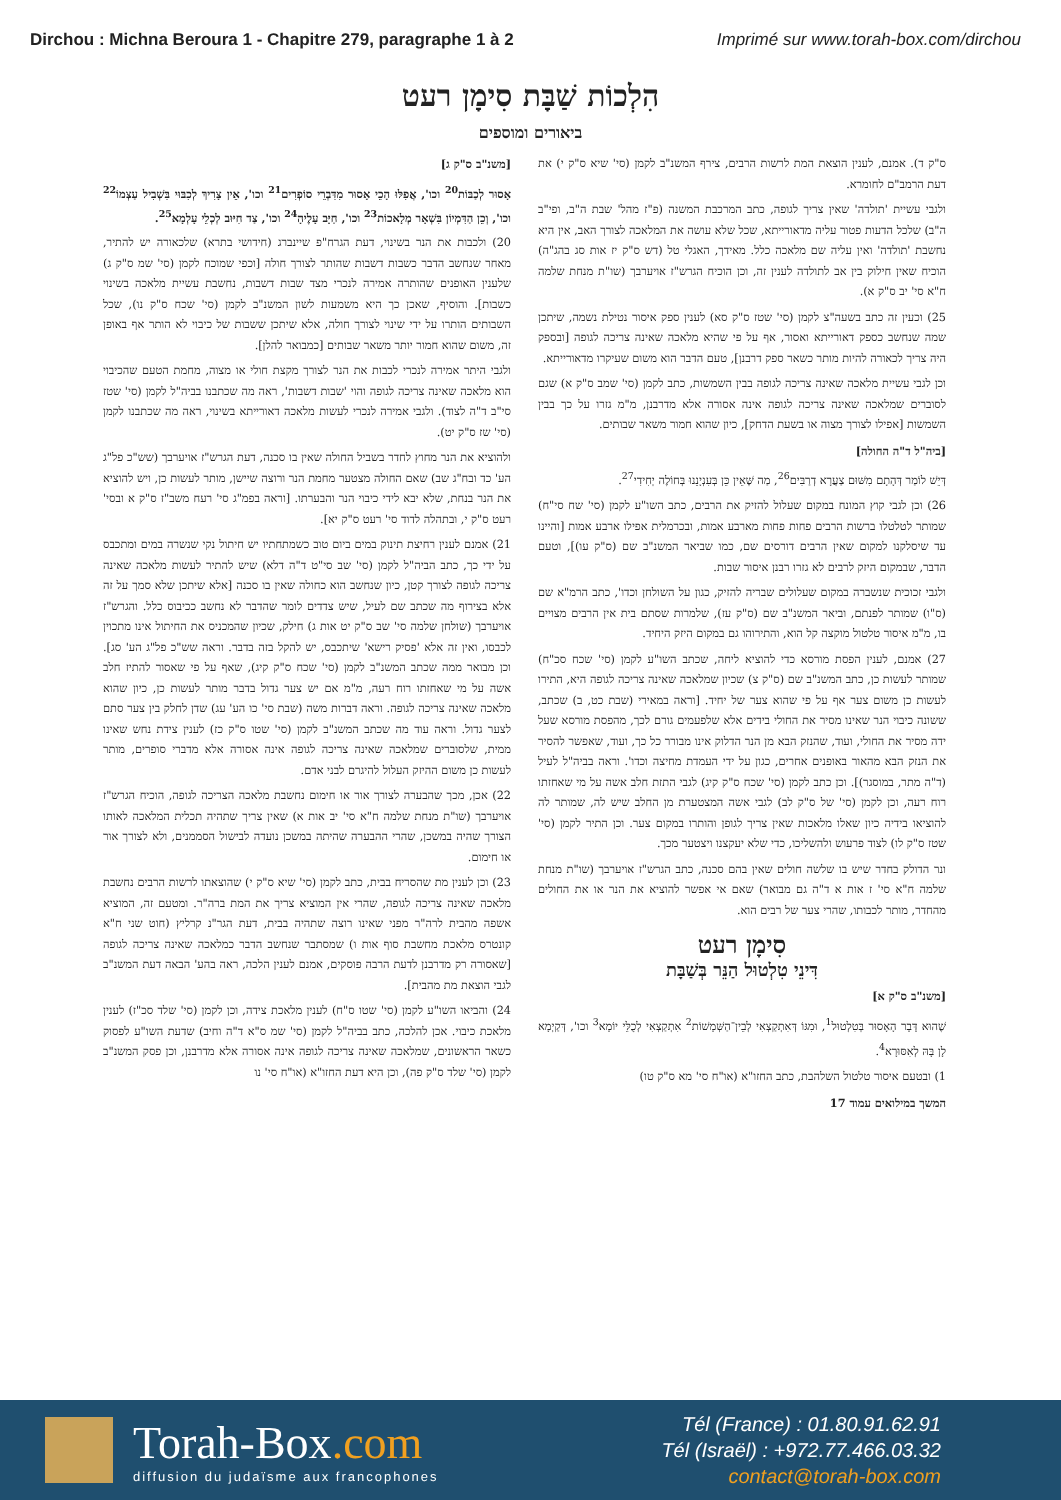Dirchou : Michna Beroura 1 - Chapitre 279, paragraphe 1 à 2
Imprimé sur www.torah-box.com/dirchou
הִלְכוֹת שַׁבָּת סִימָן רעט
ביאורים ומוספים
[משנ"ב ס"ק ג]
אָסוּר לְכַבּוֹת<sup>20</sup> וכו', אֲפִלּוּ הָכֵי אָסוּר מִדִּבְרֵי סוֹפְרִים<sup>21</sup> וכו', אֵין צָרִיךְ לְכִבּוּי בִּשְׁבִיל עַצְמוֹ<sup>22</sup> וכו', וְכֵן הַדִּמְיוֹן בִּשְׁאָר מְלָאכוֹת<sup>23</sup> וכו', חַיָּב עָלֶיהָ<sup>24</sup> וכו', צַד חִיּוּב לְכְלֵי עָלְמָא<sup>25</sup>.
20) ולכבות את הנר בשינוי, דעת הגרח"פ שיינברג (חידושי בתרא) שלכאורה יש להתיר, מאחר שנחשב הדבר כשבות דשבות שהותר לצורך חולה [וכפי שמוכח לקמן (סי' שמ ס"ק ג) שלענין האופנים שהותרה אמירה לנכרי מצד שבות דשבות, נחשבת עשיית מלאכה בשינוי כשבות]. והוסיף, שאכן כך היא משמעות לשון המשנ"ב לקמן (סי' שכח ס"ק נו), שכל השבותים הותרו על ידי שינוי לצורך חולה, אלא שיתכן ששבות של כיבוי לא הותר אף באופן זה, משום שהוא חמור יותר משאר שבותים [כמבואר להלן].
ולגבי היתר אמירה לנכרי לכבות את הנר לצורך מקצת חולי או מצוה, מחמת הטעם שהכיבוי הוא מלאכה שאינה צריכה לגופה והוי 'שבות דשבות', ראה מה שכתבנו בביה"ל לקמן (סי' שטז סי"ב ד"ה לצוד). ולגבי אמירה לנכרי לעשות מלאכה דאורייתא בשינוי, ראה מה שכתבנו לקמן (סי' שז ס"ק יט).
ולהוציא את הנר מחוץ לחדר בשביל החולה שאין בו סכנה, דעת הגרש"ז אויערבך (שש"כ פל"ג הע' כד ובח"ג שב) שאם החולה מצטער מחמת הנר ורוצה שיישן, מותר לעשות כן, ויש להוציא את הנר בנחת, שלא יבא לידי כיבוי הנר והבערתו. [וראה בפמ"ג סי' רעח משב"ז ס"ק א ובסי' רעט ס"ק י, ובתהלה לדוד סי' רעט ס"ק יא].
21) אמנם לענין רחיצת תינוק במים ביום טוב כשמתחתיו יש חיתול נקי שנשרה במים ומתכבס על ידי כך, כתב הביה"ל לקמן (סי' שב סי"ט ד"ה דלא) שיש להתיר לעשות מלאכה שאינה צריכה לגופה לצורך קטן, כיון שנחשב הוא כחולה שאין בו סכנה [אלא שיתכן שלא סמך על זה אלא בצירוף מה שכתב שם לעיל, שיש צדדים לומר שהדבר לא נחשב ככיבוס כלל. והגרש"ז אויערבך (שולחן שלמה סי' שב ס"ק יט אות ג) חילק, שכיון שהמכניס את החיתול אינו מתכוין לכבסו, ואין זה אלא 'פסיק רישא' שיתכבס, יש להקל בזה בדבר. וראה שש"כ פל"ג הע' סג]. וכן מבואר ממה שכתב המשנ"ב לקמן (סי' שכח ס"ק קיג), שאף על פי שאסור להתיז חלב אשה על מי שאחזתו רוח רעה, מ"מ אם יש צער גדול בדבר מותר לעשות כן, כיון שהוא מלאכה שאינה צריכה לגופה. וראה דברות משה (שבת סי' כו הע' עג) שדן לחלק בין צער סתם לצער גדול. וראה עוד מה שכתב המשנ"ב לקמן (סי' שטו ס"ק כז) לענין צידת נחש שאינו ממית, שלסוברים שמלאכה שאינה צריכה לגופה אינה אסורה אלא מדברי סופרים, מותר לעשות כן משום ההיזק העלול להיגרם לבני אדם.
22) אכן, מכך שהבערה לצורך אור או חימום נחשבת מלאכה הצריכה לגופה, הוכיח הגרש"ז אויערבך (שו"ת מנחת שלמה ח"א סי' יב אות א) שאין צריך שתהיה תכלית המלאכה לאותו הצורך שהיה במשכן, שהרי ההבערה שהיתה במשכן נועדה לבישול הסממנים, ולא לצורך אור או חימום.
23) וכן לענין מת שהסריח בבית, כתב לקמן (סי' שיא ס"ק י) שהוצאתו לרשות הרבים נחשבת מלאכה שאינה צריכה לגופה, שהרי אין המוציא צריך את המת ברה"ר. ומטעם זה, המוציא אשפה מהבית לרה"ר מפני שאינו רוצה שתהיה בבית, דעת הגר"נ קרליץ (חוט שני ח"א קונטרס מלאכת מחשבת סוף אות ו) שמסתבר שנחשב הדבר כמלאכה שאינה צריכה לגופה [שאסורה רק מדרבנן לדעת הרבה פוסקים, אמנם לענין הלכה, ראה בהע' הבאה דעת המשנ"ב לגבי הוצאת מת מהבית].
24) והביאו השו"ע לקמן (סי' שטו ס"ח) לענין מלאכת צידה, וכן לקמן (סי' שלד סכ"ז) לענין מלאכת כיבוי. אכן להלכה, כתב בביה"ל לקמן (סי' שמ ס"א ד"ה וחיב) שדעת השו"ע לפסוק כשאר הראשונים, שמלאכה שאינה צריכה לגופה אינה אסורה אלא מדרבנן, וכן פסק המשנ"ב לקמן (סי' שלד ס"ק פה), וכן היא דעת החזו"א (או"ח סי' נו
ס"ק ד). אמנם, לענין הוצאת המת לרשות הרבים, צירף המשנ"ב לקמן (סי' שיא ס"ק י) את דעת הרמב"ם לחומרא.
ולגבי עשיית 'תולדה' שאין צריך לגופה, כתב המרכבת המשנה (פ"ז מהל' שבת ה"ב, ופי"ב ה"ב) שלכל הדעות פטור עליה מדאורייתא, שכל שלא עושה את המלאכה לצורך האב, אין היא נחשבת 'תולדה' ואין עליה שם מלאכה כלל. מאידך, האגלי טל (דש ס"ק יז אות סג בהג"ה) הוכיח שאין חילוק בין אב לתולדה לענין זה, וכן הוכיח הגרש"ז אויערבך (שו"ת מנחת שלמה ח"א סי' יב ס"ק א).
25) וכעין זה כתב בשעה"צ לקמן (סי' שטז ס"ק סא) לענין ספק איסור נטילת נשמה, שיתכן שמה שנחשב כספק דאורייתא ואסור, אף על פי שהיא מלאכה שאינה צריכה לגופה [ובספק היה צריך לכאורה להיות מותר כשאר ספק דרבנן], טעם הדבר הוא משום שעיקרו מדאורייתא.
וכן לגבי עשיית מלאכה שאינה צריכה לגופה בבין השמשות, כתב לקמן (סי' שמב ס"ק א) שגם לסוברים שמלאכה שאינה צריכה לגופה אינה אסורה אלא מדרבנן, מ"מ גזרו על כך בבין השמשות [אפילו לצורך מצוה או בשעת הדחק], כיון שהוא חמור משאר שבותים.
[ביה"ל ד"ה החולה]
דְּיֵשׁ לוֹמַר דְּהָתָם מִשּׁוּם צַעֲרָא דְרַבִּים<sup>26</sup>, מַה שֶּׁאֵין כֵּן בְּעִנְיָנֵנוּ בְּחוֹלֶה יְחִידִי<sup>27</sup>.
26) וכן לגבי קוץ המונח במקום שעלול להזיק את הרבים, כתב השו"ע לקמן (סי' שח סי"ח) שמותר לטלטלו ברשות הרבים פחות פחות מארבע אמות, ובכרמלית אפילו ארבע אמות [והיינו עד שיסלקנו למקום שאין הרבים דורסים שם, כמו שביאר המשנ"ב שם (ס"ק עו)], וטעם הדבר, שבמקום היזק לרבים לא גזרו רבנן איסור שבות.
ולגבי זכוכית שנשברה במקום שעלולים שבריה להזיק, כגון על השולחן וכדו', כתב הרמ"א שם (ס"ו) שמותר לפנתם, וביאר המשנ"ב שם (ס"ק עז), שלמרות שסתם בית אין הרבים מצויים בו, מ"מ איסור טלטול מוקצה קל הוא, והתירוהו גם במקום היזק היחיד.
27) אמנם, לענין הפסת מורסא כדי להוציא ליחה, שכתב השו"ע לקמן (סי' שכח סכ"ח) שמותר לעשות כן, כתב המשנ"ב שם (ס"ק צ) שכיון שמלאכה שאינה צריכה לגופה היא, התירו לעשות כן משום צער אף על פי שהוא צער של יחיד. [וראה במאירי (שבת כט, ב) שכתב, ששונה כיבוי הנר שאינו מסיר את החולי בידים אלא שלפעמים גורם לכך, מהפסת מורסא שעל ידה מסיר את החולי, ועוד, שהנזק הבא מן הנר הדלוק אינו מבורר כל כך, ועוד, שאפשר להסיר את הנזק הבא מהאור באופנים אחרים, כגון על ידי העמדת מחיצה וכדו'. וראה בביה"ל לעיל (ד"ה מתר, במוסגר)]. וכן כתב לקמן (סי' שכח ס"ק קיג) לגבי התזת חלב אשה על מי שאחזתו רוח רעה, וכן לקמן (סי' של ס"ק לב) לגבי אשה המצטערת מן החלב שיש לה, שמותר לה להוציאו בידיה כיון שאלו מלאכות שאין צריך לגופן והותרו במקום צער. וכן התיר לקמן (סי' שטז ס"ק לו) לצוד פרעוש ולהשליכו, כדי שלא יעקצנו ויצטער מכך.
ונר הדולק בחדר שיש בו שלשה חולים שאין בהם סכנה, כתב הגרש"ז אויערבך (שו"ת מנחת שלמה ח"א סי' ז אות א ד"ה גם מבואר) שאם אי אפשר להוציא את הנר או את החולים מהחדר, מותר לכבותו, שהרי צער של רבים הוא.
סִימָן רעט
דִּינֵי טִלְטוּל הַנֵּר בְּשַׁבָּת
[משנ"ב ס"ק א]
שֶׁהוּא דָּבָר הָאָסוּר בְּטִלְטוּל<sup>1</sup>, וּמִגּוֹ דְּאִתְקַצְאִי לְבֵין־הַשְּׁמָשׁוֹת<sup>2</sup> אִתְקַצְאִי לְכֻלֵּי יוֹמָא<sup>3</sup> וכו', דְּקַיְמָא לָן בָּהּ לְאִסּוּרָא<sup>4</sup>.
1) ובטעם איסור טלטול השלהבת, כתב החזו"א (או"ח סי' מא ס"ק טו)
המשך במילואים עמוד 17
Torah-Box.com
diffusion du judaïsme aux francophones
Tél (France) : 01.80.91.62.91
Tél (Israël) : +972.77.466.03.32
contact@torah-box.com